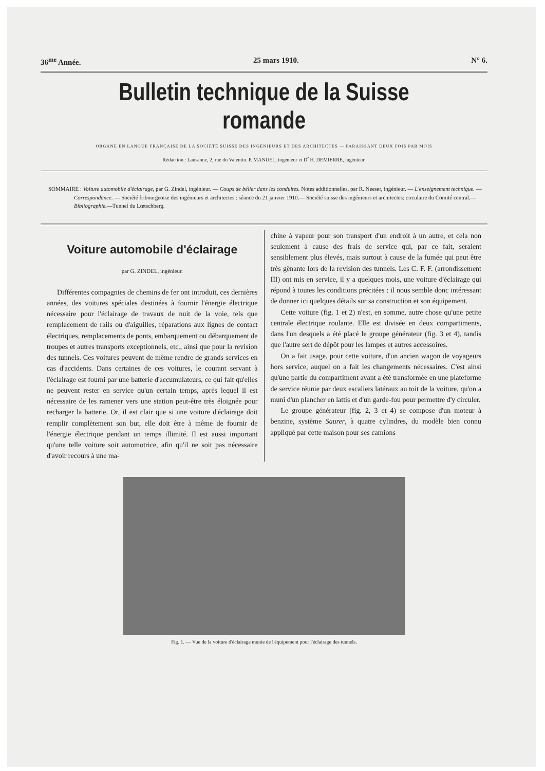36<sup>me</sup> Année. 25 mars 1910. N° 6.
Bulletin technique de la Suisse romande
ORGANE EN LANGUE FRANÇAISE DE LA SOCIÉTÉ SUISSE DES INGÉNIEURS ET DES ARCHITECTES — PARAISSANT DEUX FOIS PAR MOIS
Rédaction : Lausanne, 2, rue du Valentin. P. MANUEL, ingénieur et D<sup>r</sup> H. DEMIERRE, ingénieur.
SOMMAIRE : Voiture automobile d'éclairage, par G. Zindel, ingénieur. — Coups de bélier dans les conduites. Notes additionnelles, par R. Neeser, ingénieur. — L'enseignement technique. — Correspondance. — Société fribourgeoise des ingénieurs et architectes : séance du 21 janvier 1910.— Société suisse des ingénieurs et architectes: circulaire du Comité central.—Bibliographie.—Tunnel du Lœtschberg.
Voiture automobile d'éclairage
par G. ZINDEL, ingénieur.
Différentes compagnies de chemins de fer ont introduit, ces dernières années, des voitures spéciales destinées à fournir l'énergie électrique nécessaire pour l'éclairage de travaux de nuit de la voie, tels que remplacement de rails ou d'aiguilles, réparations aux lignes de contact électriques, remplacements de ponts, embarquement ou débarquement de troupes et autres transports exceptionnels, etc., ainsi que pour la revision des tunnels. Ces voitures peuvent de même rendre de grands services en cas d'accidents. Dans certaines de ces voitures, le courant servant à l'éclairage est fourni par une batterie d'accumulateurs, ce qui fait qu'elles ne peuvent rester en service qu'un certain temps, après lequel il est nécessaire de les ramener vers une station peut-être très éloignée pour recharger la batterie. Or, il est clair que si une voiture d'éclairage doit remplir complètement son but, elle doit être à même de fournir de l'énergie électrique pendant un temps illimité. Il est aussi important qu'une telle voiture soit automotrice, afin qu'il ne soit pas nécessaire d'avoir recours à une ma-
chine à vapeur pour son transport d'un endroit à un autre, et cela non seulement à cause des frais de service qui, par ce fait, seraient sensiblement plus élevés, mais surtout à cause de la fumée qui peut être très gênante lors de la revision des tunnels. Les C. F. F. (arrondissement III) ont mis en service, il y a quelques mois, une voiture d'éclairage qui répond à toutes les conditions précitées : il nous semble donc intéressant de donner ici quelques détails sur sa construction et son équipement.
Cette voiture (fig. 1 et 2) n'est, en somme, autre chose qu'une petite centrale électrique roulante. Elle est divisée en deux compartiments, dans l'un desquels a été placé le groupe générateur (fig. 3 et 4), tandis que l'autre sert de dépôt pour les lampes et autres accessoires.
On a fait usage, pour cette voiture, d'un ancien wagon de voyageurs hors service, auquel on a fait les changements nécessaires. C'est ainsi qu'une partie du compartiment avant a été transformée en une plateforme de service réunie par deux escaliers latéraux au toit de la voiture, qu'on a muni d'un plancher en lattis et d'un garde-fou pour permettre d'y circuler.
Le groupe générateur (fig. 2, 3 et 4) se compose d'un moteur à benzine, système Saurer, à quatre cylindres, du modèle bien connu appliqué par cette maison pour ses camions
Fig. 1. — Vue de la voiture d'éclairage munie de l'équipement pour l'éclairage des tunnels.